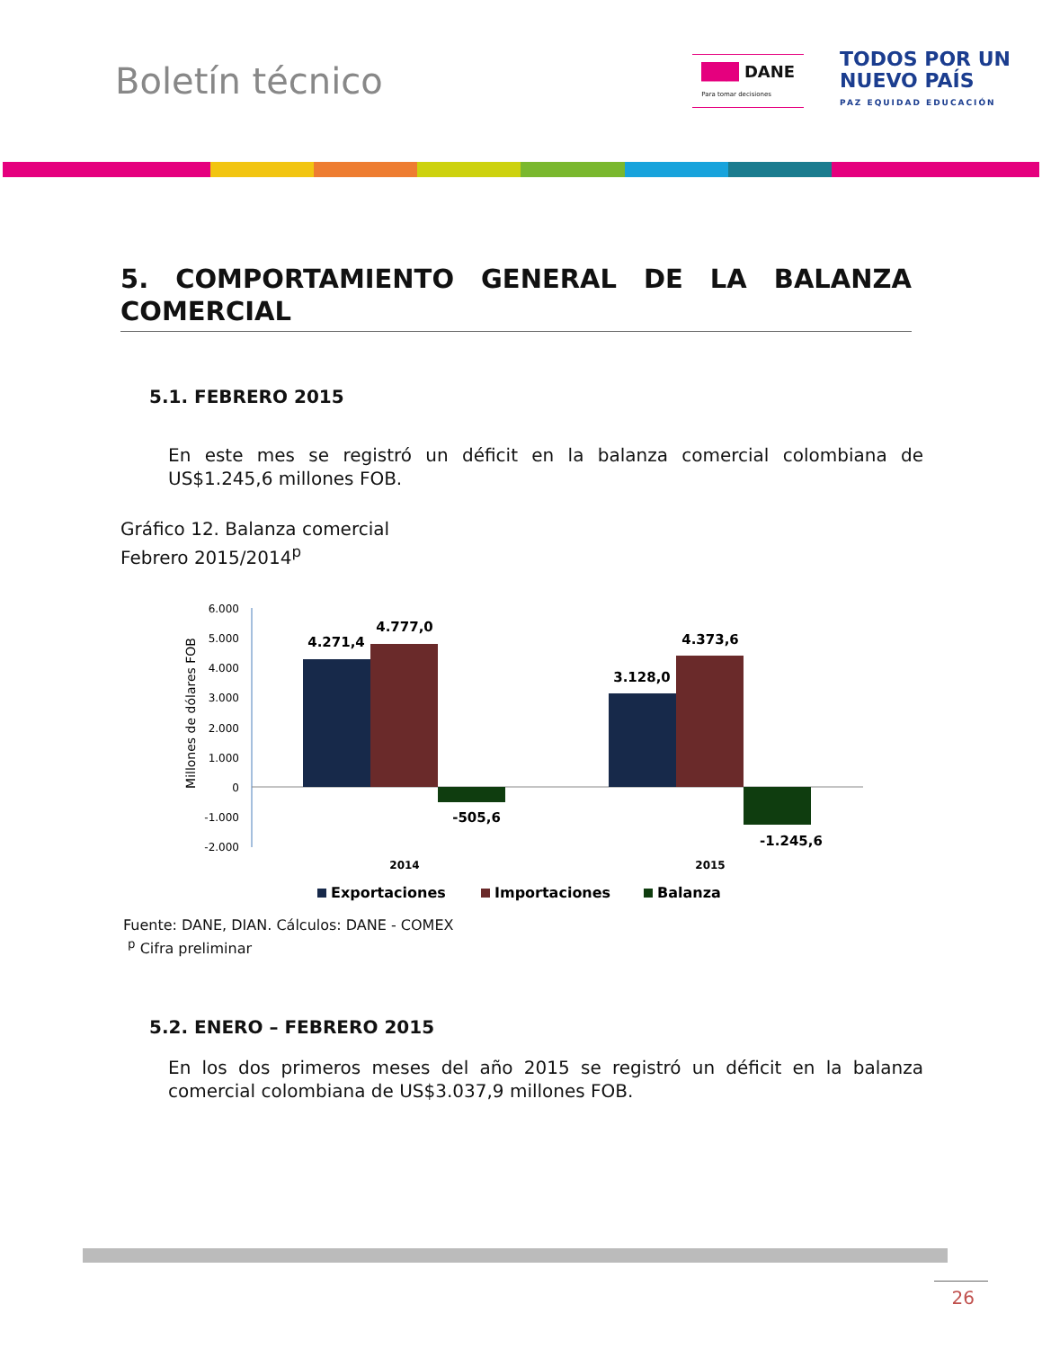Boletín técnico
███ DANE
Para tomar decisiones
TODOS POR UN
NUEVO PAÍS
PAZ EQUIDAD EDUCACIÓN
5. COMPORTAMIENTO GENERAL DE LA BALANZA COMERCIAL
5.1. FEBRERO 2015
En este mes se registró un déficit en la balanza comercial colombiana de US$1.245,6 millones FOB.
Gráfico 12. Balanza comercial
Febrero 2015/2014<sup>p</sup>
Millones de dólares FOB
6.000
5.000
4.000
3.000
2.000
1.000
0
-1.000
-2.000
4.271,4
4.777,0
-505,6
3.128,0
4.373,6
-1.245,6
2014
2015
Exportaciones
Importaciones
Balanza
Fuente: DANE, DIAN. Cálculos: DANE - COMEX
<sup>p</sup> Cifra preliminar
5.2. ENERO – FEBRERO 2015
En los dos primeros meses del año 2015 se registró un déficit en la balanza comercial colombiana de US$3.037,9 millones FOB.
26